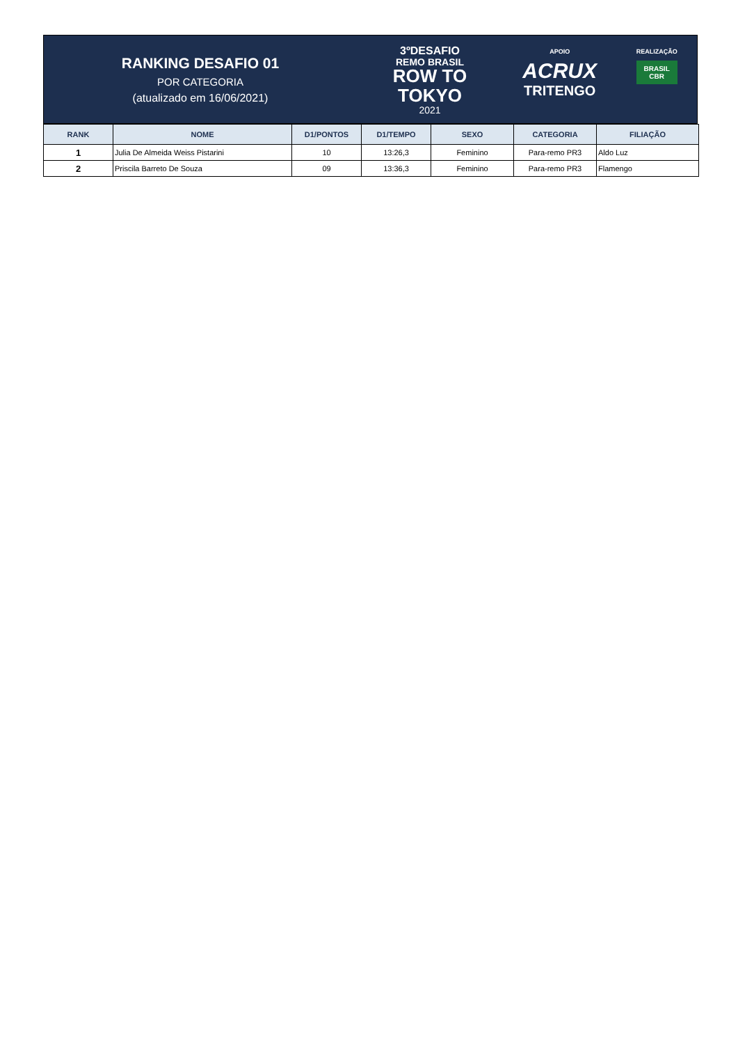RANKING DESAFIO 01
POR CATEGORIA
(atualizado em 16/06/2021)
3ºDESAFIO
REMO BRASIL
ROW TO
TOKYO
2021
APOIO
ACRUX
TRITENGO
REALIZAÇÃO
BRASIL
CBR
| RANK | NOME | D1/PONTOS | D1/TEMPO | SEXO | CATEGORIA | FILIAÇÃO |
| --- | --- | --- | --- | --- | --- | --- |
| 1 | Julia De Almeida Weiss Pistarini | 10 | 13:26,3 | Feminino | Para-remo PR3 | Aldo Luz |
| 2 | Priscila Barreto De Souza | 09 | 13:36,3 | Feminino | Para-remo PR3 | Flamengo |